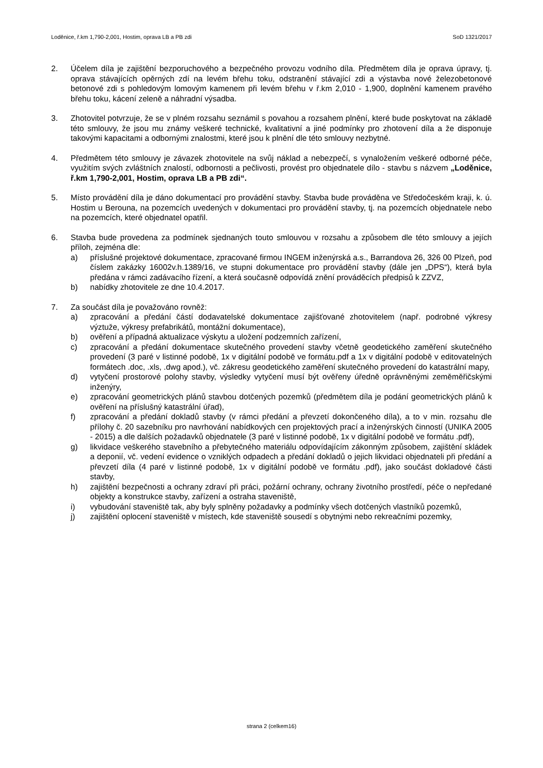Loděnice, ř.km 1,790-2,001, Hostim, oprava LB a PB zdi SoD 1321/2017
2. Účelem díla je zajištění bezporuchového a bezpečného provozu vodního díla. Předmětem díla je oprava úpravy, tj. oprava stávajících opěrných zdí na levém břehu toku, odstranění stávající zdi a výstavba nové železobetonové betonové zdi s pohledovým lomovým kamenem při levém břehu v ř.km 2,010 - 1,900, doplnění kamenem pravého břehu toku, kácení zeleně a náhradní výsadba.
3. Zhotovitel potvrzuje, že se v plném rozsahu seznámil s povahou a rozsahem plnění, které bude poskytovat na základě této smlouvy, že jsou mu známy veškeré technické, kvalitativní a jiné podmínky pro zhotovení díla a že disponuje takovými kapacitami a odbornými znalostmi, které jsou k plnění dle této smlouvy nezbytné.
4. Předmětem této smlouvy je závazek zhotovitele na svůj náklad a nebezpečí, s vynaložením veškeré odborné péče, využitím svých zvláštních znalostí, odbornosti a pečlivosti, provést pro objednatele dílo - stavbu s názvem „Loděnice, ř.km 1,790-2,001, Hostim, oprava LB a PB zdi“.
5. Místo provádění díla je dáno dokumentací pro provádění stavby. Stavba bude prováděna ve Středočeském kraji, k. ú. Hostim u Berouna, na pozemcích uvedených v dokumentaci pro provádění stavby, tj. na pozemcích objednatele nebo na pozemcích, které objednatel opatřil.
6. Stavba bude provedena za podmínek sjednaných touto smlouvou v rozsahu a způsobem dle této smlouvy a jejích příloh, zejména dle:
a) příslušné projektové dokumentace, zpracované firmou INGEM inženýrská a.s., Barrandova 26, 326 00 Plzeň, pod číslem zakázky 16002v.h.1389/16, ve stupni dokumentace pro provádění stavby (dále jen „DPS“), která byla předána v rámci zadávacího řízení, a která současně odpovídá znění prováděcích předpisů k ZZVZ,
b) nabídky zhotovitele ze dne 10.4.2017.
7. Za součást díla je považováno rovněž:
a) zpracování a předání částí dodavatelské dokumentace zajišťované zhotovitelem (např. podrobné výkresy výztuže, výkresy prefabrikátů, montážní dokumentace),
b) ověření a případná aktualizace výskytu a uložení podzemních zařízení,
c) zpracování a předání dokumentace skutečného provedení stavby včetně geodetického zaměření skutečného provedení (3 paré v listinné podobě, 1x v digitální podobě ve formátu.pdf a 1x v digitální podobě v editovatelných formátech .doc, .xls, .dwg apod.), vč. zákresu geodetického zaměření skutečného provedení do katastrální mapy,
d) vytyčení prostorové polohy stavby, výsledky vytyčení musí být ověřeny úředně oprávněnými zeměměřičskými inženýry,
e) zpracování geometrických plánů stavbou dotčených pozemků (předmětem díla je podání geometrických plánů k ověření na příslušný katastrální úřad),
f) zpracování a předání dokladů stavby (v rámci předání a převzetí dokončeného díla), a to v min. rozsahu dle přílohy č. 20 sazebníku pro navrhování nabídkových cen projektových prací a inženýrských činností (UNIKA 2005 - 2015) a dle dalších požadavků objednatele (3 paré v listinné podobě, 1x v digitální podobě ve formátu .pdf),
g) likvidace veškerého stavebního a přebytečného materiálu odpovídajícím zákonným způsobem, zajištění skládek a deponií, vč. vedení evidence o vzniklých odpadech a předání dokladů o jejich likvidaci objednateli při předání a převzetí díla (4 paré v listinné podobě, 1x v digitální podobě ve formátu .pdf), jako součást dokladové části stavby,
h) zajištění bezpečnosti a ochrany zdraví při práci, požární ochrany, ochrany životního prostředí, péče o nepředané objekty a konstrukce stavby, zařízení a ostraha staveniště,
i) vybudování staveniště tak, aby byly splněny požadavky a podmínky všech dotčených vlastníků pozemků,
j) zajištění oplocení staveniště v místech, kde staveniště sousedí s obytnými nebo rekreačními pozemky,
strana 2 (celkem16)